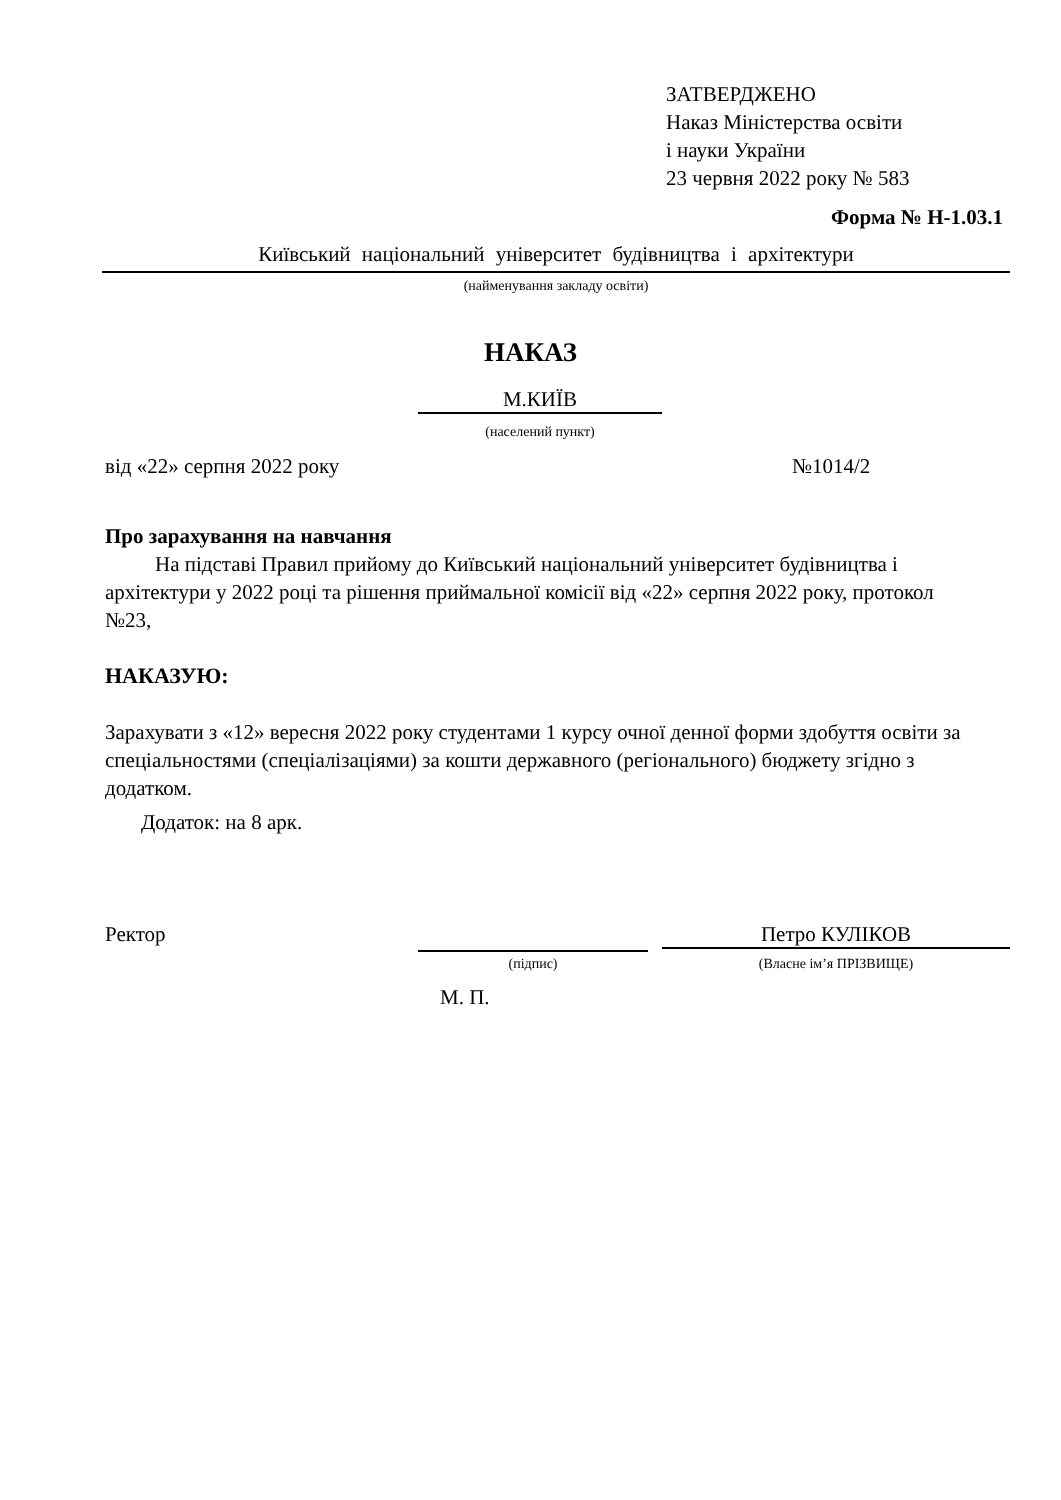ЗАТВЕРДЖЕНО
Наказ Міністерства освіти
і науки України
23 червня 2022 року № 583
Форма № Н-1.03.1
Київський національний університет будівництва і архітектури
(найменування закладу освіти)
НАКАЗ
М.КИЇВ
(населений пункт)
від «22» серпня 2022 року №1014/2
Про зарахування на навчання
На підставі Правил прийому до Київський національний університет будівництва і архітектури у 2022 році та рішення приймальної комісії від «22» серпня 2022 року, протокол №23,
НАКАЗУЮ:
Зарахувати з «12» вересня 2022 року студентами 1 курсу очної денної форми здобуття освіти за спеціальностями (спеціалізаціями) за кошти державного (регіонального) бюджету згідно з додатком.
Додаток: на 8 арк.
Ректор Петро КУЛІКОВ
(підпис) (Власне ім’я ПРІЗВИЩЕ)
М. П.